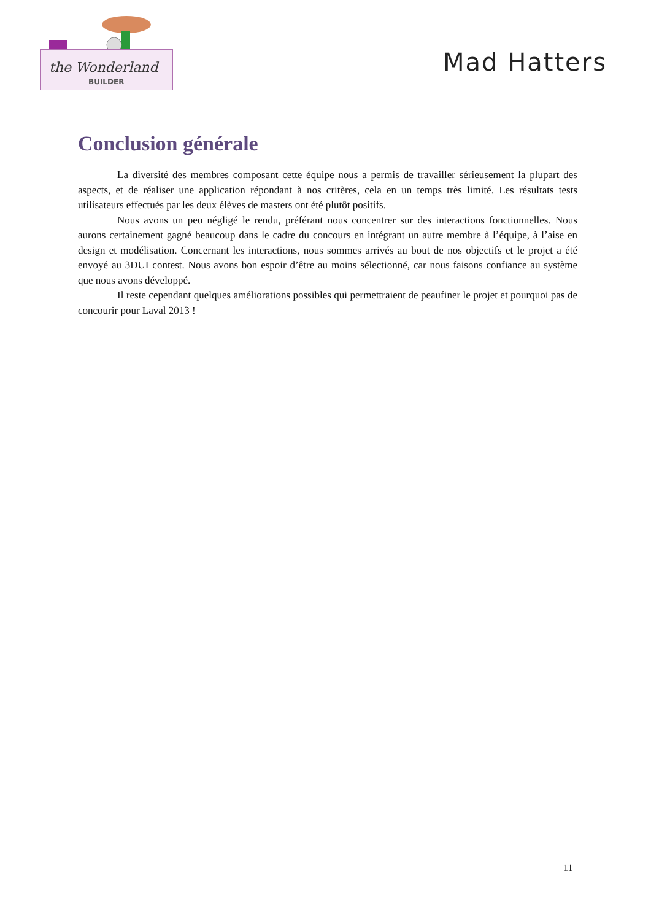the Wonderland
BUILDER
Mad Hatters
Conclusion générale
La diversité des membres composant cette équipe nous a permis de travailler sérieusement la plupart des aspects, et de réaliser une application répondant à nos critères, cela en un temps très limité. Les résultats tests utilisateurs effectués par les deux élèves de masters ont été plutôt positifs.
Nous avons un peu négligé le rendu, préférant nous concentrer sur des interactions fonctionnelles. Nous aurons certainement gagné beaucoup dans le cadre du concours en intégrant un autre membre à l’équipe, à l’aise en design et modélisation. Concernant les interactions, nous sommes arrivés au bout de nos objectifs et le projet a été envoyé au 3DUI contest. Nous avons bon espoir d’être au moins sélectionné, car nous faisons confiance au système que nous avons développé.
Il reste cependant quelques améliorations possibles qui permettraient de peaufiner le projet et pourquoi pas de concourir pour Laval 2013 !
11